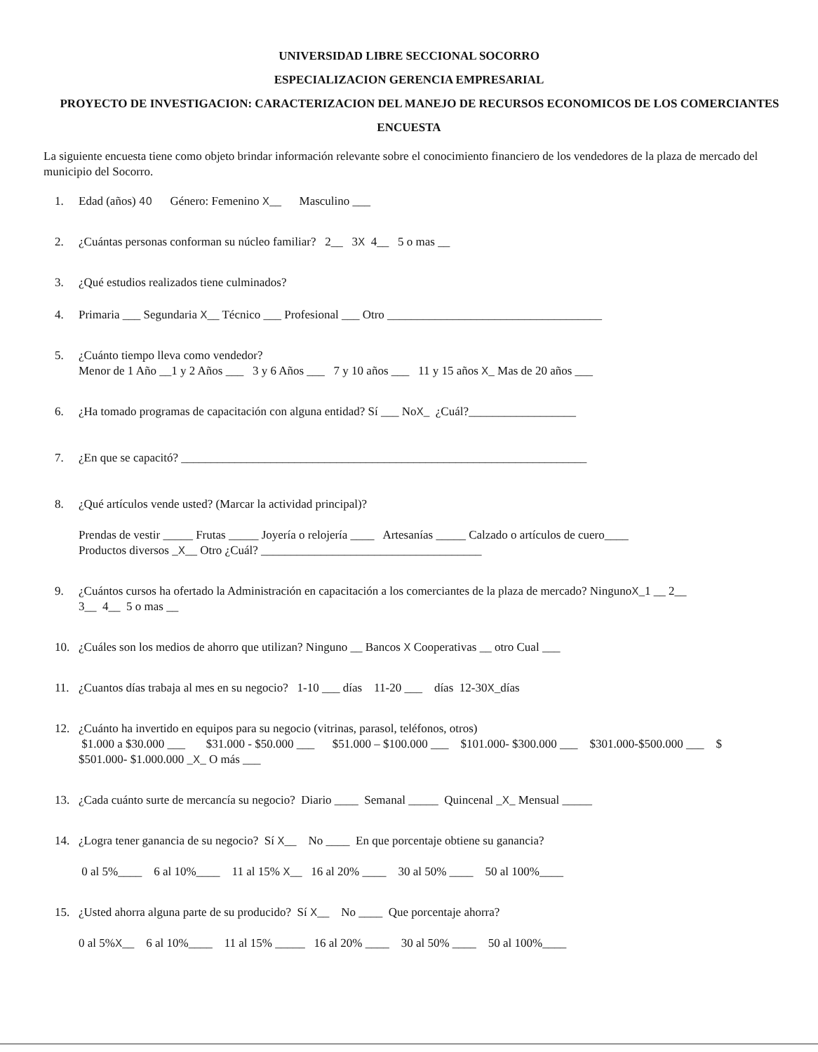UNIVERSIDAD LIBRE SECCIONAL SOCORRO
ESPECIALIZACION GERENCIA EMPRESARIAL
PROYECTO DE INVESTIGACION: CARACTERIZACION DEL MANEJO DE RECURSOS ECONOMICOS DE LOS COMERCIANTES
ENCUESTA
La siguiente encuesta tiene como objeto brindar información relevante sobre el conocimiento financiero de los vendedores de la plaza de mercado del municipio del Socorro.
1. Edad (años) 40 Género: Femenino X__ Masculino ___
2. ¿Cuántas personas conforman su núcleo familiar? 2__ 3X 4__ 5 o mas __
3. ¿Qué estudios realizados tiene culminados?
4. Primaria ___ Segundaria X__ Técnico ___ Profesional ___ Otro ____________________________________
5. ¿Cuánto tiempo lleva como vendedor?
Menor de 1 Año __1 y 2 Años ___ 3 y 6 Años ___ 7 y 10 años ___ 11 y 15 años X_ Mas de 20 años ___
6. ¿Ha tomado programas de capacitación con alguna entidad? Sí ___ NoX_ ¿Cuál?__________________
7. ¿En que se capacitó? ____________________________________________________________________
8. ¿Qué artículos vende usted? (Marcar la actividad principal)?
Prendas de vestir _____ Frutas _____ Joyería o relojería ____ Artesanías _____ Calzado o artículos de cuero____
Productos diversos _X__ Otro ¿Cuál? _____________________________________
9. ¿Cuántos cursos ha ofertado la Administración en capacitación a los comerciantes de la plaza de mercado? NingunoX_1 __ 2__
3__ 4__ 5 o mas __
10. ¿Cuáles son los medios de ahorro que utilizan? Ninguno __ Bancos X Cooperativas __ otro Cual ___
11. ¿Cuantos días trabaja al mes en su negocio? 1-10 ___ días 11-20 ___ días 12-30X_días
12. ¿Cuánto ha invertido en equipos para su negocio (vitrinas, parasol, teléfonos, otros)
$1.000 a $30.000 ___ $31.000 - $50.000 ___ $51.000 – $100.000 ___ $101.000- $300.000 ___ $301.000-$500.000 ___ $ $501.000- $1.000.000 _X_ O más ___
13. ¿Cada cuánto surte de mercancía su negocio? Diario ____ Semanal _____ Quincenal _X_ Mensual _____
14. ¿Logra tener ganancia de su negocio? Sí X__ No ____ En que porcentaje obtiene su ganancia?
0 al 5%____ 6 al 10%____ 11 al 15% X__ 16 al 20% ____ 30 al 50% ____ 50 al 100%____
15. ¿Usted ahorra alguna parte de su producido? Sí X__ No ____ Que porcentaje ahorra?
0 al 5%X__ 6 al 10%____ 11 al 15% _____ 16 al 20% ____ 30 al 50% ____ 50 al 100%____